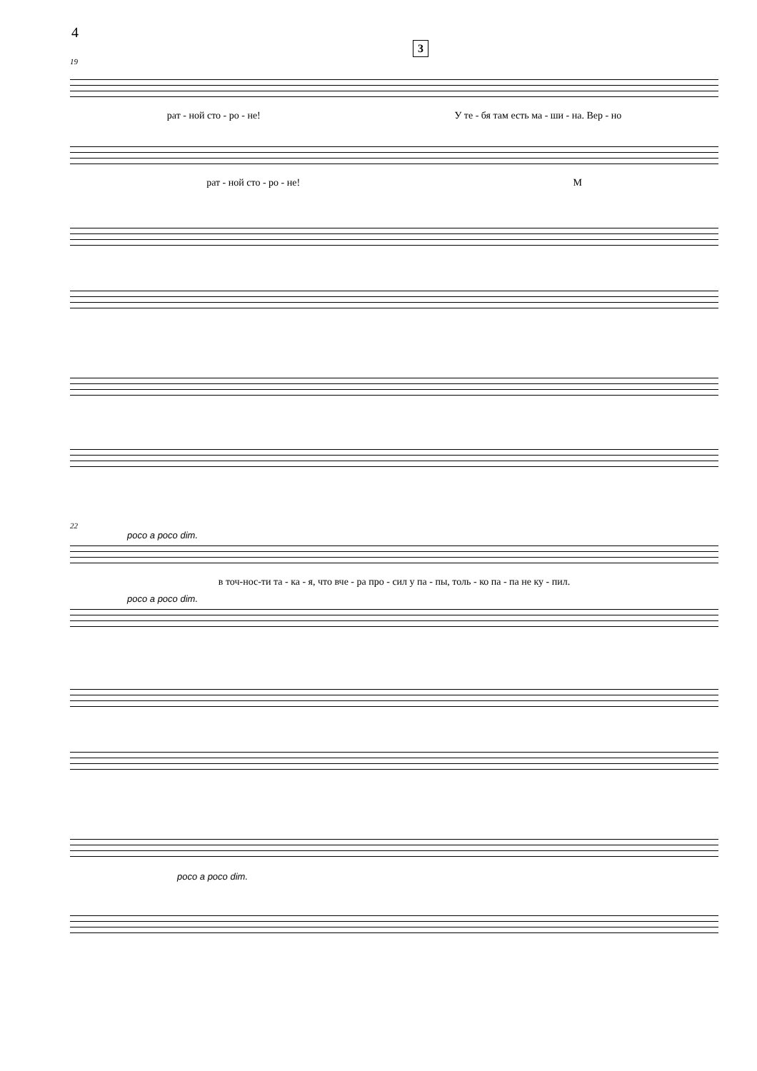4
3
19
рат - ной сто - ро - не! У те - бя там есть ма - ши - на. Вер - но
рат - ной сто - ро - не! М
22
poco a poco dim.
в точ-нос-ти та - ка - я, что вче - ра про - сил у па - пы, толь - ко па - па не ку - пил.
poco a poco dim.
poco a poco dim.